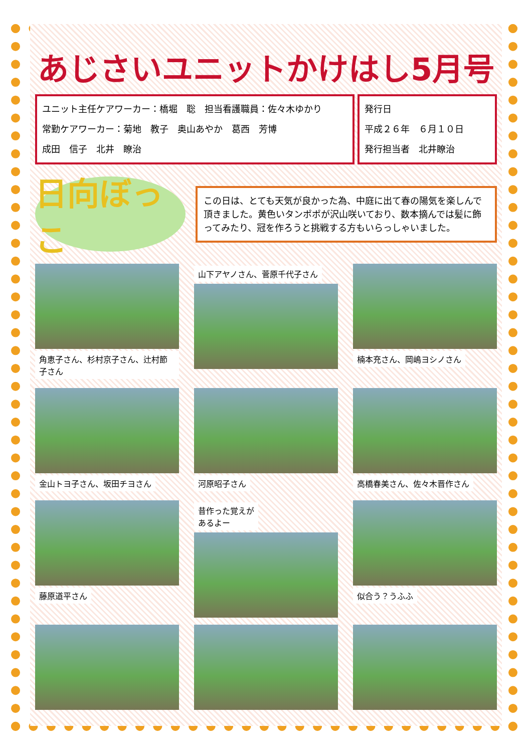あじさいユニットかけはし5月号
ユニット主任ケアワーカー：橋堀　聡　担当看護職員：佐々木ゆかり
常勤ケアワーカー：菊地　教子　奥山あやか　葛西　芳博
成田　信子　北井　瞭治
発行日
平成２６年　６月１０日
発行担当者　北井瞭治
日向ぼっこ
この日は、とても天気が良かった為、中庭に出て春の陽気を楽しんで頂きました。黄色いタンポポが沢山咲いており、数本摘んでは髪に飾ってみたり、冠を作ろうと挑戦する方もいらっしゃいました。
角恵子さん、杉村京子さん、辻村節子さん
山下アヤノさん、菅原千代子さん
楠本充さん、岡嶋ヨシノさん
金山トヨ子さん、坂田チヨさん
河原昭子さん
高橋春美さん、佐々木晋作さん
藤原道平さん
昔作った覚えが
あるよー
似合う？うふふ